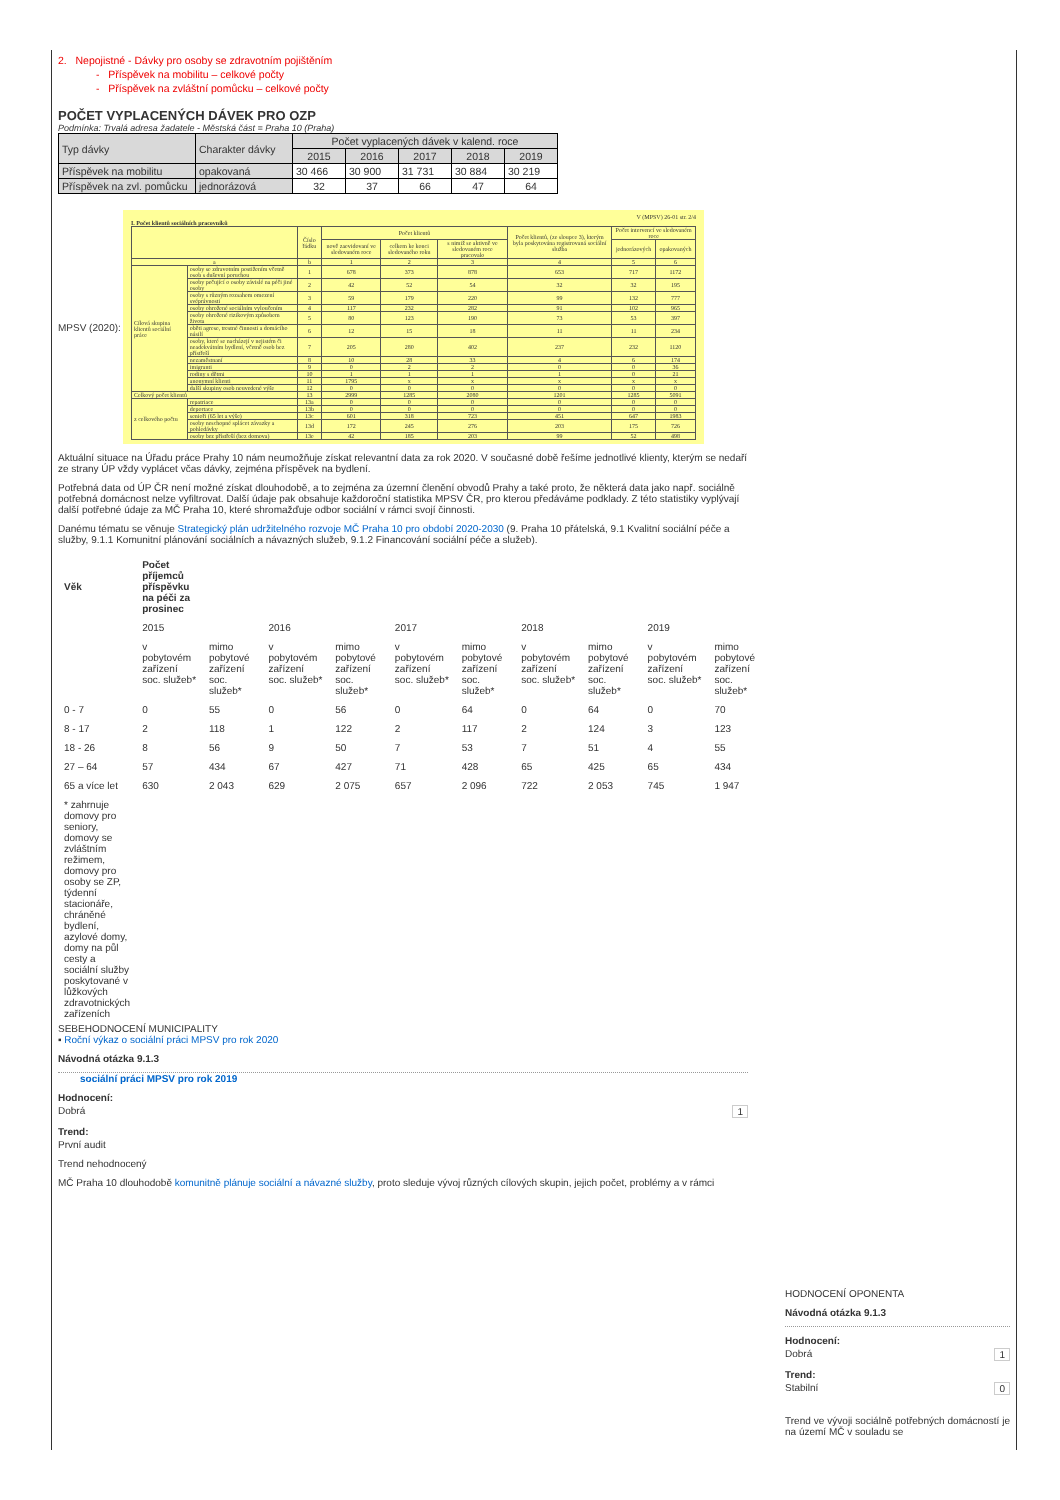2. Nepojistné - Dávky pro osoby se zdravotním pojištěním
- Příspěvek na mobilitu – celkové počty
- Příspěvek na zvláštní pomůcku – celkové počty
POČET VYPLACENÝCH DÁVEK PRO OZP
Podmínka: Trvalá adresa žadatele - Městská část = Praha 10 (Praha)
| Typ dávky | Charakter dávky | Počet vyplacených dávek v kalend. roce | | | | |
| --- | --- | --- | --- | --- | --- | --- |
| | | 2015 | 2016 | 2017 | 2018 | 2019 |
| Příspěvek na mobilitu | opakovaná | 30 466 | 30 900 | 31 731 | 30 884 | 30 219 |
| Příspěvek na zvl. pomůcku | jednorázová | 32 | 37 | 66 | 47 | 64 |
MPSV (2020):
V (MPSV) 26-01 str. 2/4
I. Počet klientů sociálních pracovníků
| | | Číslo řádku | Počet klientů | | | Počet klientů, (ze sloupce 3), kterým byla poskytována registrovaná sociální služba | Počet intervencí ve sledovaném roce | |
| | | | nově zaevidovaní ve sledovaném roce | celkem ke konci sledovaného roku | s nimiž se aktivně ve sledovaném roce pracovalo | | jednorázových | opakovaných |
| a | | b | 1 | 2 | 3 | 4 | 5 | 6 |
| Cílová skupina klientů sociální práce | osoby se zdravotním postižením včetně osob s duševní poruchou | 1 | 678 | 373 | 878 | 653 | 717 | 1172 |
| | osoby pečující o osoby závislé na péči jiné osoby | 2 | 42 | 52 | 54 | 32 | 32 | 195 |
| | osoby s různým rozsahem omezení svéprávnosti | 3 | 59 | 179 | 220 | 99 | 132 | 777 |
| | osoby ohrožené sociálním vyloučením | 4 | 117 | 232 | 282 | 91 | 102 | 965 |
| | osoby ohrožené rizikovým způsobem života | 5 | 80 | 123 | 190 | 73 | 53 | 397 |
| | oběti agrese, trestné činnosti a domácího násilí | 6 | 12 | 15 | 18 | 11 | 11 | 234 |
| | osoby, které se nacházejí v nejistém či neadekvátním bydlení, včetně osob bez přístřeší | 7 | 205 | 280 | 402 | 237 | 232 | 1120 |
| | nezaměstnaní | 8 | 10 | 28 | 33 | 4 | 6 | 174 |
| | imigranti | 9 | 0 | 2 | 2 | 0 | 0 | 36 |
| | rodiny s dětmi | 10 | 1 | 1 | 1 | 1 | 0 | 21 |
| | anonymní klienti | 11 | 1795 | x | x | x | x | x |
| | další skupiny osob neuvedené výše | 12 | 0 | 0 | 0 | 0 | 0 | 0 |
| Celkový počet klientů | | 13 | 2999 | 1285 | 2080 | 1201 | 1285 | 5091 |
| z celkového počtu | repatriace | 13a | 0 | 0 | 0 | 0 | 0 | 0 |
| | deportace | 13b | 0 | 0 | 0 | 0 | 0 | 0 |
| | senioři (65 let a výše) | 13c | 601 | 318 | 723 | 451 | 647 | 1983 |
| | osoby neschopné splácet závazky a pohledávky | 13d | 172 | 245 | 276 | 203 | 175 | 726 |
| | osoby bez přístřeší (bez domova) | 13e | 42 | 185 | 203 | 99 | 52 | 498 |
Aktuální situace na Úřadu práce Prahy 10 nám neumožňuje získat relevantní data za rok 2020. V současné době řešíme jednotlivé klienty, kterým se nedaří ze strany ÚP vždy vyplácet včas dávky, zejména příspěvek na bydlení.
Potřebná data od ÚP ČR není možné získat dlouhodobě, a to zejména za územní členění obvodů Prahy a také proto, že některá data jako např. sociálně potřebná domácnost nelze vyfiltrovat. Další údaje pak obsahuje každoroční statistika MPSV ČR, pro kterou předáváme podklady. Z této statistiky vyplývají další potřebné údaje za MČ Praha 10, které shromažďuje odbor sociální v rámci svojí činnosti.
Danému tématu se věnuje Strategický plán udržitelného rozvoje MČ Praha 10 pro období 2020-2030 (9. Praha 10 přátelská, 9.1 Kvalitní sociální péče a služby, 9.1.1 Komunitní plánování sociálních a návazných služeb, 9.1.2 Financování sociální péče a služeb).
| Věk | Počet příjemců příspěvku na péči za prosinec | | | | | | | | | |
| | 2015 | | 2016 | | 2017 | | 2018 | | 2019 | |
| | v pobytovém zařízení soc. služeb* | mimo pobytové zařízení soc. služeb* | v pobytovém zařízení soc. služeb* | mimo pobytové zařízení soc. služeb* | v pobytovém zařízení soc. služeb* | mimo pobytové zařízení soc. služeb* | v pobytovém zařízení soc. služeb* | mimo pobytové zařízení soc. služeb* | v pobytovém zařízení soc. služeb* | mimo pobytové zařízení soc. služeb* |
| 0 - 7 | 0 | 55 | 0 | 56 | 0 | 64 | 0 | 64 | 0 | 70 |
| 8 - 17 | 2 | 118 | 1 | 122 | 2 | 117 | 2 | 124 | 3 | 123 |
| 18 - 26 | 8 | 56 | 9 | 50 | 7 | 53 | 7 | 51 | 4 | 55 |
| 27 – 64 | 57 | 434 | 67 | 427 | 71 | 428 | 65 | 425 | 65 | 434 |
| 65 a více let | 630 | 2 043 | 629 | 2 075 | 657 | 2 096 | 722 | 2 053 | 745 | 1 947 |
| * zahrnuje domovy pro seniory, domovy se zvláštním režimem, domovy pro osoby se ZP, týdenní stacionáře, chráněné bydlení, azylové domy, domy na půl cesty a sociální služby poskytované v lůžkových zdravotnických zařízeních | | | | | | | | | | |
SEBEHODNOCENÍ MUNICIPALITY
▪ Roční výkaz o sociální práci MPSV pro rok 2020
Návodná otázka 9.1.3
sociální práci MPSV pro rok 2019
Hodnocení:
Dobrá 1
Trend:
První audit
Trend nehodnocený
MČ Praha 10 dlouhodobě komunitně plánuje sociální a návazné služby, proto sleduje vývoj různých cílových skupin, jejich počet, problémy a v rámci
HODNOCENÍ OPONENTA
Návodná otázka 9.1.3
Hodnocení:
Dobrá 1
Trend:
Stabilní 0
Trend ve vývoji sociálně potřebných domácností je na území MČ v souladu se